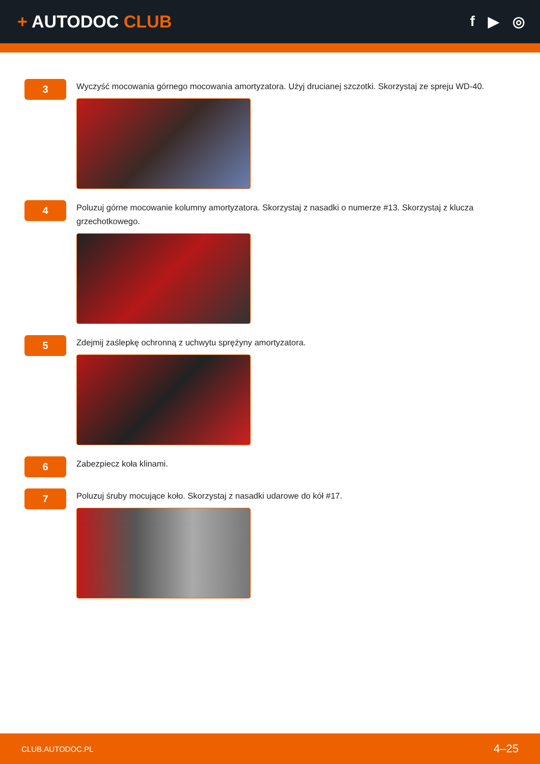+ AUTODOC CLUB
f ▶ ◎
3
Wyczyść mocowania górnego mocowania amortyzatora. Użyj drucianej szczotki. Skorzystaj ze spreju WD-40.
4
Poluzuj górne mocowanie kolumny amortyzatora. Skorzystaj z nasadki o numerze #13. Skorzystaj z klucza grzechotkowego.
5
Zdejmij zaślepkę ochronną z uchwytu sprężyny amortyzatora.
6
Zabezpiecz koła klinami.
7
Poluzuj śruby mocujące koło. Skorzystaj z nasadki udarowe do kół #17.
CLUB.AUTODOC.PL 4–25